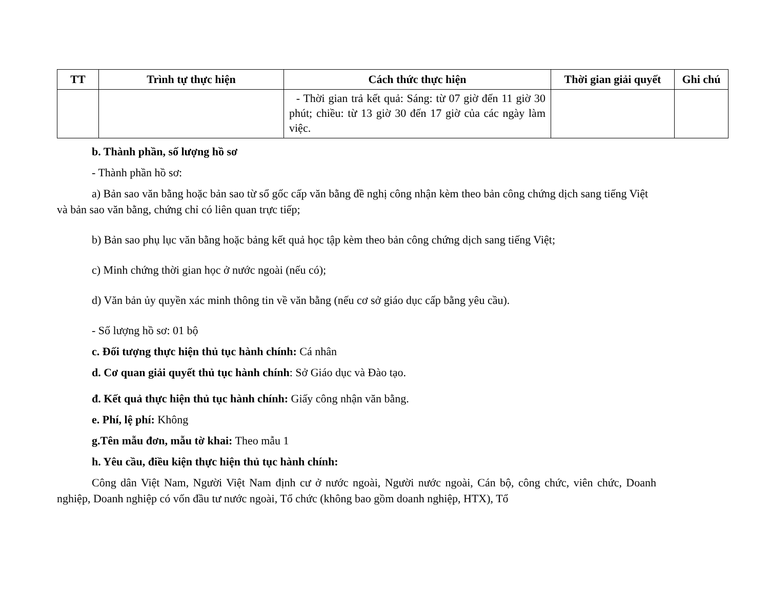| TT | Trình tự thực hiện | Cách thức thực hiện | Thời gian giải quyết | Ghi chú |
| --- | --- | --- | --- | --- |
| | | - Thời gian trả kết quả: Sáng: từ 07 giờ đến 11 giờ 30 phút; chiều: từ 13 giờ 30 đến 17 giờ của các ngày làm việc. | | |
b. Thành phần, số lượng hồ sơ
- Thành phần hồ sơ:
a) Bản sao văn bằng hoặc bản sao từ sổ gốc cấp văn bằng đề nghị công nhận kèm theo bản công chứng dịch sang tiếng Việt và bản sao văn bằng, chứng chỉ có liên quan trực tiếp;
b) Bản sao phụ lục văn bằng hoặc bảng kết quả học tập kèm theo bản công chứng dịch sang tiếng Việt;
c) Minh chứng thời gian học ở nước ngoài (nếu có);
d) Văn bản ủy quyền xác minh thông tin về văn bằng (nếu cơ sở giáo dục cấp bằng yêu cầu).
- Số lượng hồ sơ: 01 bộ
c. Đối tượng thực hiện thủ tục hành chính: Cá nhân
d. Cơ quan giải quyết thủ tục hành chính: Sở Giáo dục và Đào tạo.
đ. Kết quả thực hiện thủ tục hành chính: Giấy công nhận văn bằng.
e. Phí, lệ phí: Không
g.Tên mẫu đơn, mẫu tờ khai: Theo mẫu 1
h. Yêu cầu, điều kiện thực hiện thủ tục hành chính:
Công dân Việt Nam, Người Việt Nam định cư ở nước ngoài, Người nước ngoài, Cán bộ, công chức, viên chức, Doanh nghiệp, Doanh nghiệp có vốn đầu tư nước ngoài, Tổ chức (không bao gồm doanh nghiệp, HTX), Tổ